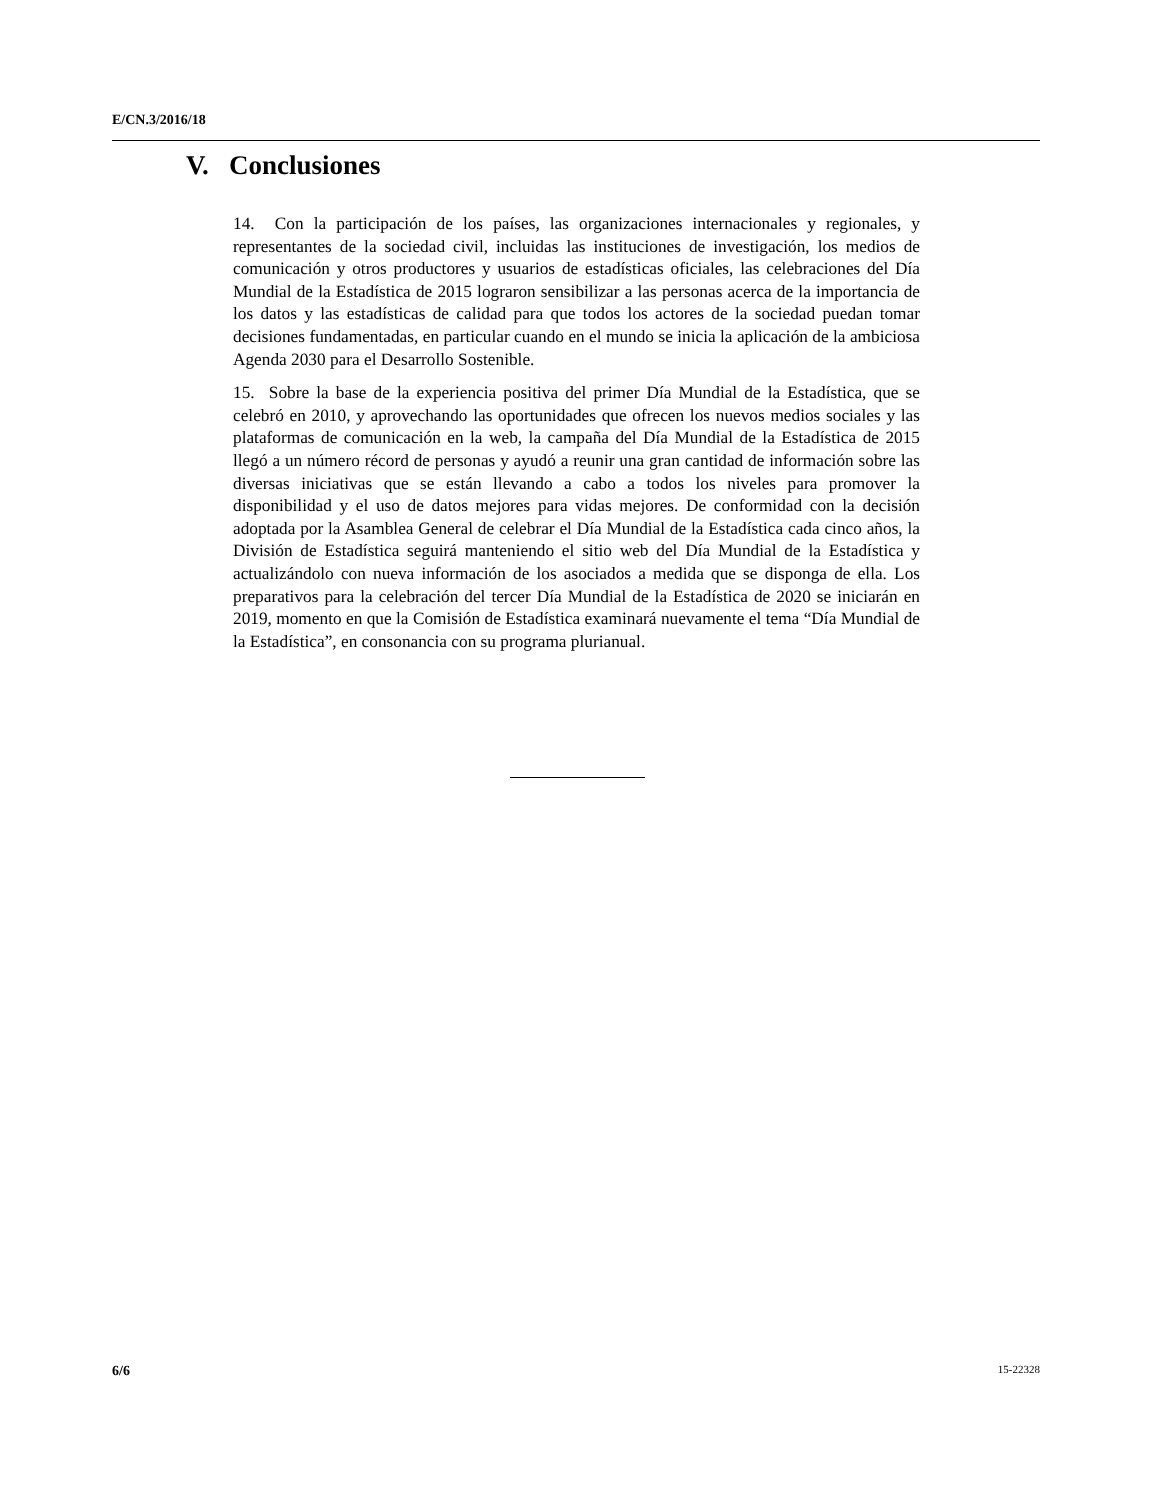E/CN.3/2016/18
V. Conclusiones
14. Con la participación de los países, las organizaciones internacionales y regionales, y representantes de la sociedad civil, incluidas las instituciones de investigación, los medios de comunicación y otros productores y usuarios de estadísticas oficiales, las celebraciones del Día Mundial de la Estadística de 2015 lograron sensibilizar a las personas acerca de la importancia de los datos y las estadísticas de calidad para que todos los actores de la sociedad puedan tomar decisiones fundamentadas, en particular cuando en el mundo se inicia la aplicación de la ambiciosa Agenda 2030 para el Desarrollo Sostenible.
15. Sobre la base de la experiencia positiva del primer Día Mundial de la Estadística, que se celebró en 2010, y aprovechando las oportunidades que ofrecen los nuevos medios sociales y las plataformas de comunicación en la web, la campaña del Día Mundial de la Estadística de 2015 llegó a un número récord de personas y ayudó a reunir una gran cantidad de información sobre las diversas iniciativas que se están llevando a cabo a todos los niveles para promover la disponibilidad y el uso de datos mejores para vidas mejores. De conformidad con la decisión adoptada por la Asamblea General de celebrar el Día Mundial de la Estadística cada cinco años, la División de Estadística seguirá manteniendo el sitio web del Día Mundial de la Estadística y actualizándolo con nueva información de los asociados a medida que se disponga de ella. Los preparativos para la celebración del tercer Día Mundial de la Estadística de 2020 se iniciarán en 2019, momento en que la Comisión de Estadística examinará nuevamente el tema “Día Mundial de la Estadística”, en consonancia con su programa plurianual.
6/6
15-22328